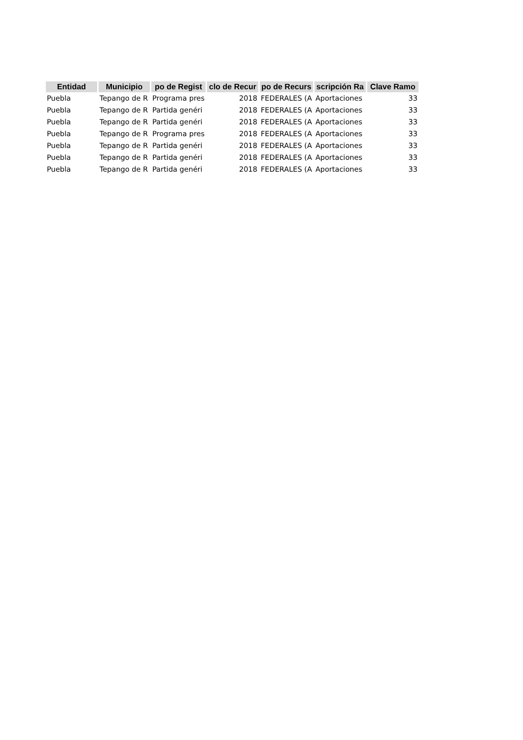| Entidad | Municipio | po de Regist | clo de Recur | po de Recurs | scripción Ra | Clave Ramo |
| --- | --- | --- | --- | --- | --- | --- |
| Puebla | Tepango de R | Programa pres | 2018 | FEDERALES (A | Aportaciones | 33 |
| Puebla | Tepango de R | Partida genéri | 2018 | FEDERALES (A | Aportaciones | 33 |
| Puebla | Tepango de R | Partida genéri | 2018 | FEDERALES (A | Aportaciones | 33 |
| Puebla | Tepango de R | Programa pres | 2018 | FEDERALES (A | Aportaciones | 33 |
| Puebla | Tepango de R | Partida genéri | 2018 | FEDERALES (A | Aportaciones | 33 |
| Puebla | Tepango de R | Partida genéri | 2018 | FEDERALES (A | Aportaciones | 33 |
| Puebla | Tepango de R | Partida genéri | 2018 | FEDERALES (A | Aportaciones | 33 |